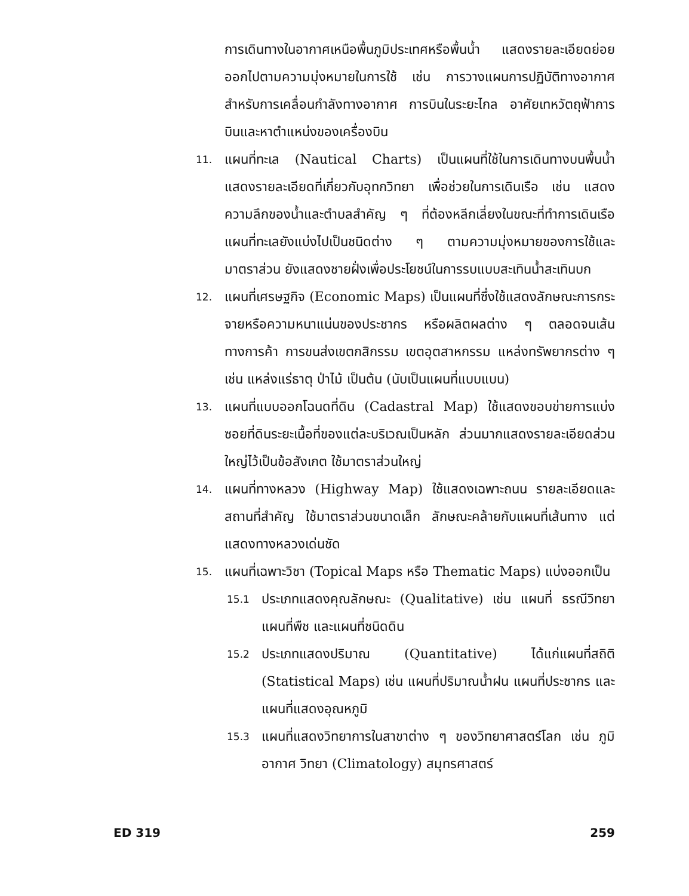การเดินทางในอากาศเหนือพื้นภูมิประเทศหรือพื้นน้ำ แสดงรายละเอียดย่อยออกไปตามความมุ่งหมายในการใช้ เช่น การวางแผนการปฏิบัติทางอากาศ สำหรับการเคลื่อนกำลังทางอากาศ การบินในระยะไกล อาศัยเทหวัตถุฟ้าการบินและหาตำแหน่งของเครื่องบิน
11.
แผนที่ทะเล (Nautical Charts) เป็นแผนที่ใช้ในการเดินทางบนพื้นน้ำ แสดงรายละเอียดที่เกี่ยวกับอุทกวิทยา เพื่อช่วยในการเดินเรือ เช่น แสดงความลึกของน้ำและตำบลสำคัญ ๆ ที่ต้องหลีกเลี่ยงในขณะที่ทำการเดินเรือ แผนที่ทะเลยังแบ่งไปเป็นชนิดต่าง ๆ ตามความมุ่งหมายของการใช้และมาตราส่วน ยังแสดงชายฝั่งเพื่อประโยชน์ในการรบแบบสะเทินน้ำสะเทินบก
12.
แผนที่เศรษฐกิจ (Economic Maps) เป็นแผนที่ซึ่งใช้แสดงลักษณะการกระจายหรือความหนาแน่นของประชากร หรือผลิตผลต่าง ๆ ตลอดจนเส้นทางการค้า การขนส่งเขตกสิกรรม เขตอุตสาหกรรม แหล่งทรัพยากรต่าง ๆ เช่น แหล่งแร่ธาตุ ป่าไม้ เป็นต้น (นับเป็นแผนที่แบบแบน)
13.
แผนที่แบบออกโฉนดที่ดิน (Cadastral Map) ใช้แสดงขอบข่ายการแบ่งซอยที่ดินระยะเนื้อที่ของแต่ละบริเวณเป็นหลัก ส่วนมากแสดงรายละเอียดส่วนใหญ่ไว้เป็นข้อสังเกต ใช้มาตราส่วนใหญ่
14.
แผนที่ทางหลวง (Highway Map) ใช้แสดงเฉพาะถนน รายละเอียดและสถานที่สำคัญ ใช้มาตราส่วนขนาดเล็ก ลักษณะคล้ายกับแผนที่เส้นทาง แต่แสดงทางหลวงเด่นชัด
15.
แผนที่เฉพาะวิชา (Topical Maps หรือ Thematic Maps) แบ่งออกเป็น
15.1
ประเภทแสดงคุณลักษณะ (Qualitative) เช่น แผนที่ ธรณีวิทยา แผนที่พืช และแผนที่ชนิดดิน
15.2
ประเภทแสดงปริมาณ (Quantitative) ได้แก่แผนที่สถิติ (Statistical Maps) เช่น แผนที่ปริมาณน้ำฝน แผนที่ประชากร และแผนที่แสดงอุณหภูมิ
15.3
แผนที่แสดงวิทยาการในสาขาต่าง ๆ ของวิทยาศาสตร์โลก เช่น ภูมิอากาศ วิทยา (Climatology) สมุทรศาสตร์
ED 319 259